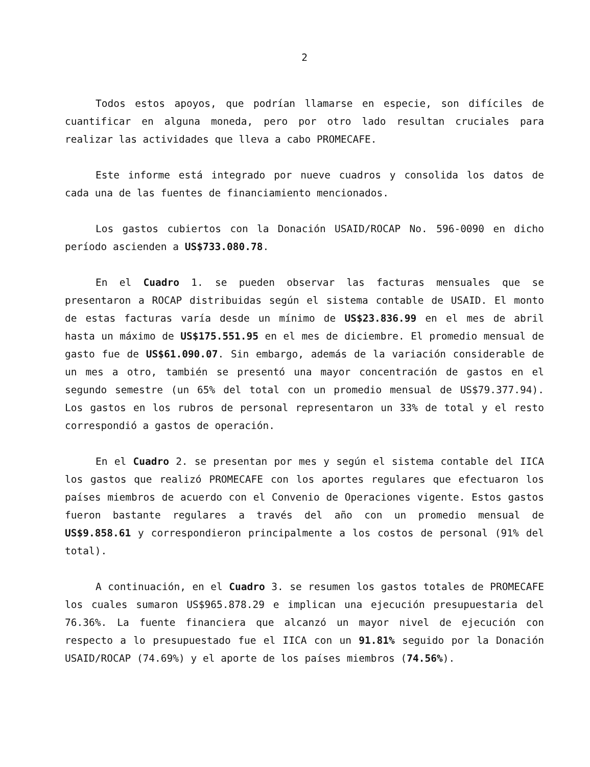2
Todos estos apoyos, que podrían llamarse en especie, son difíciles de cuantificar en alguna moneda, pero por otro lado resultan cruciales para realizar las actividades que lleva a cabo PROMECAFE.
Este informe está integrado por nueve cuadros y consolida los datos de cada una de las fuentes de financiamiento mencionados.
Los gastos cubiertos con la Donación USAID/ROCAP No. 596-0090 en dicho período ascienden a US$733.080.78.
En el Cuadro 1. se pueden observar las facturas mensuales que se presentaron a ROCAP distribuidas según el sistema contable de USAID. El monto de estas facturas varía desde un mínimo de US$23.836.99 en el mes de abril hasta un máximo de US$175.551.95 en el mes de diciembre. El promedio mensual de gasto fue de US$61.090.07. Sin embargo, además de la variación considerable de un mes a otro, también se presentó una mayor concentración de gastos en el segundo semestre (un 65% del total con un promedio mensual de US$79.377.94). Los gastos en los rubros de personal representaron un 33% de total y el resto correspondió a gastos de operación.
En el Cuadro 2. se presentan por mes y según el sistema contable del IICA los gastos que realizó PROMECAFE con los aportes regulares que efectuaron los países miembros de acuerdo con el Convenio de Operaciones vigente. Estos gastos fueron bastante regulares a través del año con un promedio mensual de US$9.858.61 y correspondieron principalmente a los costos de personal (91% del total).
A continuación, en el Cuadro 3. se resumen los gastos totales de PROMECAFE los cuales sumaron US$965.878.29 e implican una ejecución presupuestaria del 76.36%. La fuente financiera que alcanzó un mayor nivel de ejecución con respecto a lo presupuestado fue el IICA con un 91.81% seguido por la Donación USAID/ROCAP (74.69%) y el aporte de los países miembros (74.56%).